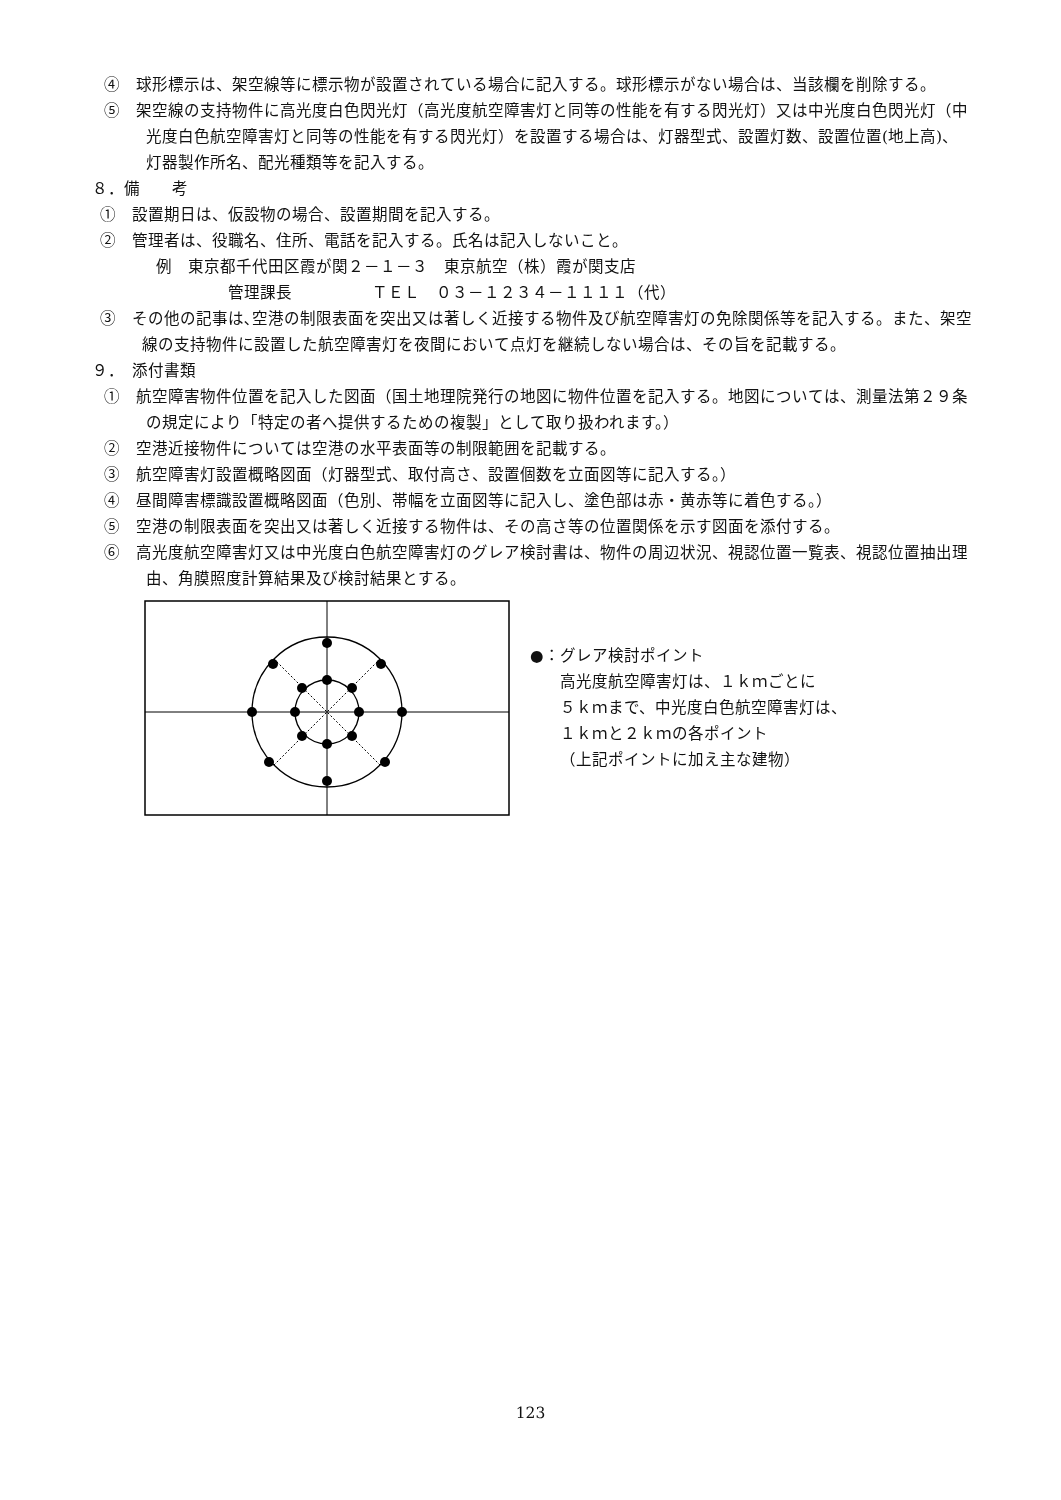④　球形標示は、架空線等に標示物が設置されている場合に記入する。球形標示がない場合は、当該欄を削除する。
⑤　架空線の支持物件に高光度白色閃光灯（高光度航空障害灯と同等の性能を有する閃光灯）又は中光度白色閃光灯（中光度白色航空障害灯と同等の性能を有する閃光灯）を設置する場合は、灯器型式、設置灯数、設置位置(地上高)、灯器製作所名、配光種類等を記入する。
８．備　　考
①　設置期日は、仮設物の場合、設置期間を記入する。
②　管理者は、役職名、住所、電話を記入する。氏名は記入しないこと。
例　東京都千代田区霞が関２－１－３　東京航空（株）霞が関支店
管理課長　　　　　ＴＥＬ　０３－１２３４－１１１１（代）
③　その他の記事は､空港の制限表面を突出又は著しく近接する物件及び航空障害灯の免除関係等を記入する。また、架空線の支持物件に設置した航空障害灯を夜間において点灯を継続しない場合は、その旨を記載する。
９．　添付書類
①　航空障害物件位置を記入した図面（国土地理院発行の地図に物件位置を記入する。地図については、測量法第２９条の規定により「特定の者へ提供するための複製」として取り扱われます。）
②　空港近接物件については空港の水平表面等の制限範囲を記載する。
③　航空障害灯設置概略図面（灯器型式、取付高さ、設置個数を立面図等に記入する。）
④　昼間障害標識設置概略図面（色別、帯幅を立面図等に記入し、塗色部は赤・黄赤等に着色する。）
⑤　空港の制限表面を突出又は著しく近接する物件は、その高さ等の位置関係を示す図面を添付する。
⑥　高光度航空障害灯又は中光度白色航空障害灯のグレア検討書は、物件の周辺状況、視認位置一覧表、視認位置抽出理由、角膜照度計算結果及び検討結果とする。
●：グレア検討ポイント
高光度航空障害灯は、１ｋｍごとに
５ｋｍまで、中光度白色航空障害灯は、
１ｋｍと２ｋｍの各ポイント
（上記ポイントに加え主な建物）
123